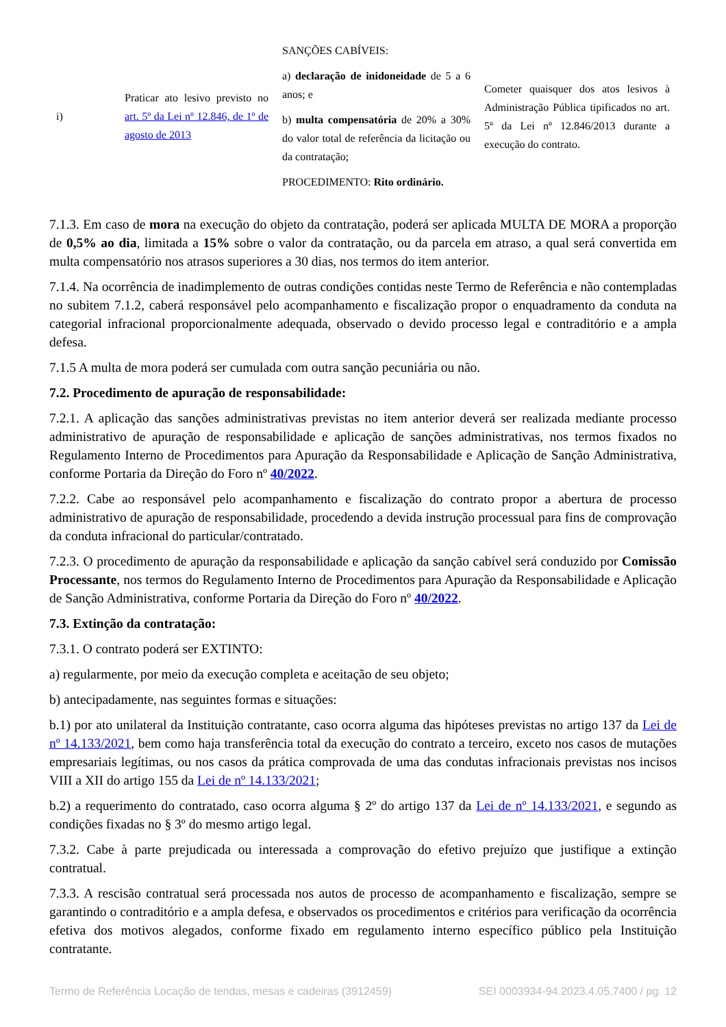| i) | Praticar ato lesivo previsto no art. 5º da Lei nº 12.846, de 1º de agosto de 2013 | SANÇÕES CABÍVEIS: a) declaração de inidoneidade de 5 a 6 anos; e b) multa compensatória de 20% a 30% do valor total de referência da licitação ou da contratação; PROCEDIMENTO: Rito ordinário. | Cometer quaisquer dos atos lesivos à Administração Pública tipificados no art. 5º da Lei nº 12.846/2013 durante a execução do contrato. |
7.1.3. Em caso de mora na execução do objeto da contratação, poderá ser aplicada MULTA DE MORA a proporção de 0,5% ao dia, limitada a 15% sobre o valor da contratação, ou da parcela em atraso, a qual será convertida em multa compensatório nos atrasos superiores a 30 dias, nos termos do item anterior.
7.1.4. Na ocorrência de inadimplemento de outras condições contidas neste Termo de Referência e não contempladas no subitem 7.1.2, caberá responsável pelo acompanhamento e fiscalização propor o enquadramento da conduta na categorial infracional proporcionalmente adequada, observado o devido processo legal e contraditório e a ampla defesa.
7.1.5 A multa de mora poderá ser cumulada com outra sanção pecuniária ou não.
7.2. Procedimento de apuração de responsabilidade:
7.2.1. A aplicação das sanções administrativas previstas no item anterior deverá ser realizada mediante processo administrativo de apuração de responsabilidade e aplicação de sanções administrativas, nos termos fixados no Regulamento Interno de Procedimentos para Apuração da Responsabilidade e Aplicação de Sanção Administrativa, conforme Portaria da Direção do Foro nº 40/2022.
7.2.2. Cabe ao responsável pelo acompanhamento e fiscalização do contrato propor a abertura de processo administrativo de apuração de responsabilidade, procedendo a devida instrução processual para fins de comprovação da conduta infracional do particular/contratado.
7.2.3. O procedimento de apuração da responsabilidade e aplicação da sanção cabível será conduzido por Comissão Processante, nos termos do Regulamento Interno de Procedimentos para Apuração da Responsabilidade e Aplicação de Sanção Administrativa, conforme Portaria da Direção do Foro nº 40/2022.
7.3. Extinção da contratação:
7.3.1. O contrato poderá ser EXTINTO:
a) regularmente, por meio da execução completa e aceitação de seu objeto;
b) antecipadamente, nas seguintes formas e situações:
b.1) por ato unilateral da Instituição contratante, caso ocorra alguma das hipóteses previstas no artigo 137 da Lei de nº 14.133/2021, bem como haja transferência total da execução do contrato a terceiro, exceto nos casos de mutações empresariais legítimas, ou nos casos da prática comprovada de uma das condutas infracionais previstas nos incisos VIII a XII do artigo 155 da Lei de nº 14.133/2021;
b.2) a requerimento do contratado, caso ocorra alguma § 2º do artigo 137 da Lei de nº 14.133/2021, e segundo as condições fixadas no § 3º do mesmo artigo legal.
7.3.2. Cabe à parte prejudicada ou interessada a comprovação do efetivo prejuízo que justifique a extinção contratual.
7.3.3. A rescisão contratual será processada nos autos de processo de acompanhamento e fiscalização, sempre se garantindo o contraditório e a ampla defesa, e observados os procedimentos e critérios para verificação da ocorrência efetiva dos motivos alegados, conforme fixado em regulamento interno específico público pela Instituição contratante.
Termo de Referência Locação de tendas, mesas e cadeiras (3912459) SEI 0003934-94.2023.4.05.7400 / pg. 12